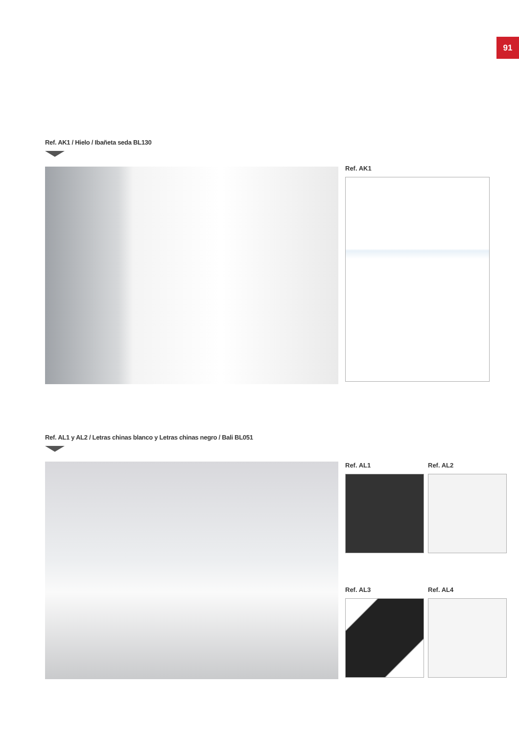91
Ref. AK1 / Hielo / Ibañeta seda BL130
Ref. AK1
Ref. AL1 y AL2 / Letras chinas blanco y Letras chinas negro / Bali BL051
Ref. AL1
Ref. AL2
Ref. AL3
Ref. AL4